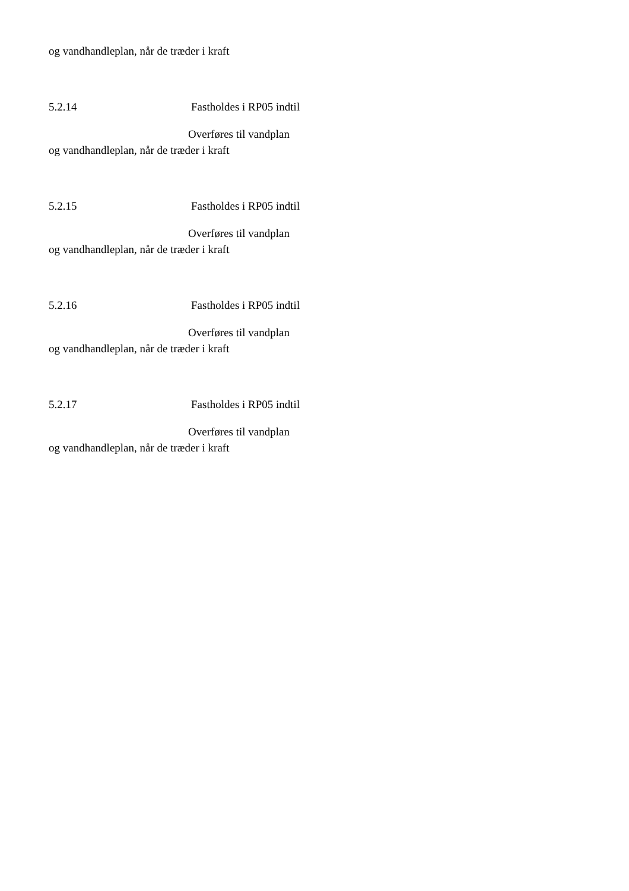og vandhandleplan, når de træder i kraft
5.2.14 Fastholdes i RP05 indtil
Overføres til vandplan
og vandhandleplan, når de træder i kraft
5.2.15 Fastholdes i RP05 indtil
Overføres til vandplan
og vandhandleplan, når de træder i kraft
5.2.16 Fastholdes i RP05 indtil
Overføres til vandplan
og vandhandleplan, når de træder i kraft
5.2.17 Fastholdes i RP05 indtil
Overføres til vandplan
og vandhandleplan, når de træder i kraft